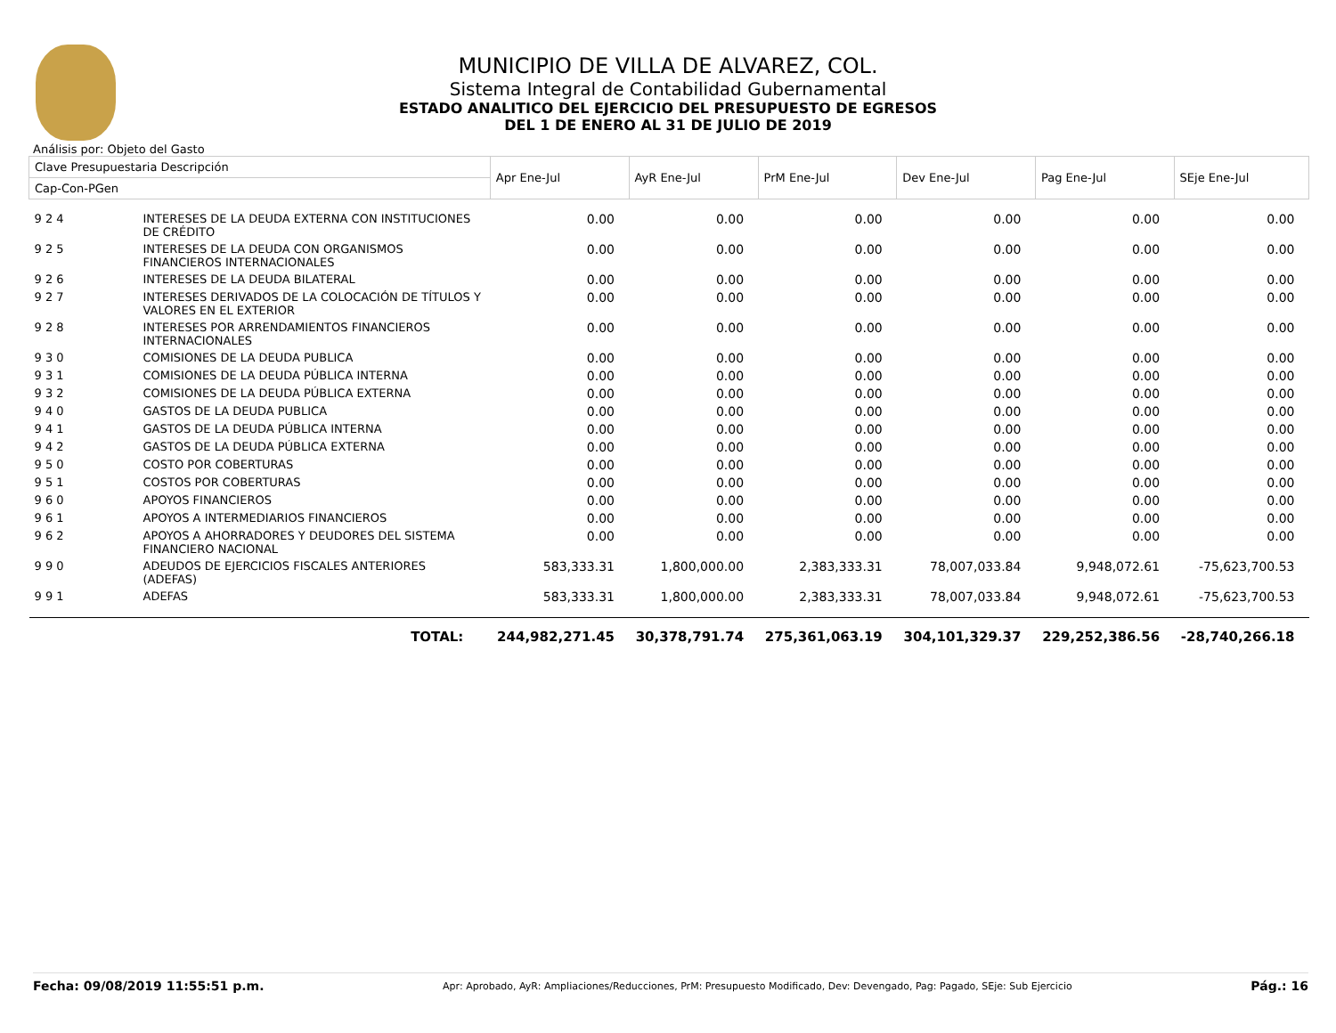MUNICIPIO DE VILLA DE ALVAREZ, COL.
Sistema Integral de Contabilidad Gubernamental
ESTADO ANALITICO DEL EJERCICIO DEL PRESUPUESTO DE EGRESOS
DEL 1 DE ENERO AL 31 DE JULIO DE 2019
Análisis por: Objeto del Gasto
| Clave Presupuestaria Descripción | | Apr Ene-Jul | AyR Ene-Jul | PrM Ene-Jul | Dev Ene-Jul | Pag Ene-Jul | SEje Ene-Jul |
| --- | --- | --- | --- | --- | --- | --- | --- |
| Cap-Con-PGen | | | | | | | |
| 9 2 4 | INTERESES DE LA DEUDA EXTERNA CON INSTITUCIONES DE CRÉDITO | 0.00 | 0.00 | 0.00 | 0.00 | 0.00 | 0.00 |
| 9 2 5 | INTERESES DE LA DEUDA CON ORGANISMOS FINANCIEROS INTERNACIONALES | 0.00 | 0.00 | 0.00 | 0.00 | 0.00 | 0.00 |
| 9 2 6 | INTERESES DE LA DEUDA BILATERAL | 0.00 | 0.00 | 0.00 | 0.00 | 0.00 | 0.00 |
| 9 2 7 | INTERESES DERIVADOS DE LA COLOCACIÓN DE TÍTULOS Y VALORES EN EL EXTERIOR | 0.00 | 0.00 | 0.00 | 0.00 | 0.00 | 0.00 |
| 9 2 8 | INTERESES POR ARRENDAMIENTOS FINANCIEROS INTERNACIONALES | 0.00 | 0.00 | 0.00 | 0.00 | 0.00 | 0.00 |
| 9 3 0 | COMISIONES DE LA DEUDA PUBLICA | 0.00 | 0.00 | 0.00 | 0.00 | 0.00 | 0.00 |
| 9 3 1 | COMISIONES DE LA DEUDA PÚBLICA INTERNA | 0.00 | 0.00 | 0.00 | 0.00 | 0.00 | 0.00 |
| 9 3 2 | COMISIONES DE LA DEUDA PÚBLICA EXTERNA | 0.00 | 0.00 | 0.00 | 0.00 | 0.00 | 0.00 |
| 9 4 0 | GASTOS DE LA DEUDA PUBLICA | 0.00 | 0.00 | 0.00 | 0.00 | 0.00 | 0.00 |
| 9 4 1 | GASTOS DE LA DEUDA PÚBLICA INTERNA | 0.00 | 0.00 | 0.00 | 0.00 | 0.00 | 0.00 |
| 9 4 2 | GASTOS DE LA DEUDA PÚBLICA EXTERNA | 0.00 | 0.00 | 0.00 | 0.00 | 0.00 | 0.00 |
| 9 5 0 | COSTO POR COBERTURAS | 0.00 | 0.00 | 0.00 | 0.00 | 0.00 | 0.00 |
| 9 5 1 | COSTOS POR COBERTURAS | 0.00 | 0.00 | 0.00 | 0.00 | 0.00 | 0.00 |
| 9 6 0 | APOYOS FINANCIEROS | 0.00 | 0.00 | 0.00 | 0.00 | 0.00 | 0.00 |
| 9 6 1 | APOYOS A INTERMEDIARIOS FINANCIEROS | 0.00 | 0.00 | 0.00 | 0.00 | 0.00 | 0.00 |
| 9 6 2 | APOYOS A AHORRADORES Y DEUDORES DEL SISTEMA FINANCIERO NACIONAL | 0.00 | 0.00 | 0.00 | 0.00 | 0.00 | 0.00 |
| 9 9 0 | ADEUDOS DE EJERCICIOS FISCALES ANTERIORES (ADEFAS) | 583,333.31 | 1,800,000.00 | 2,383,333.31 | 78,007,033.84 | 9,948,072.61 | -75,623,700.53 |
| 9 9 1 | ADEFAS | 583,333.31 | 1,800,000.00 | 2,383,333.31 | 78,007,033.84 | 9,948,072.61 | -75,623,700.53 |
| | TOTAL: | 244,982,271.45 | 30,378,791.74 | 275,361,063.19 | 304,101,329.37 | 229,252,386.56 | -28,740,266.18 |
Fecha: 09/08/2019 11:55:51 p.m. Apr: Aprobado, AyR: Ampliaciones/Reducciones, PrM: Presupuesto Modificado, Dev: Devengado, Pag: Pagado, SEje: Sub Ejercicio Pág.: 16